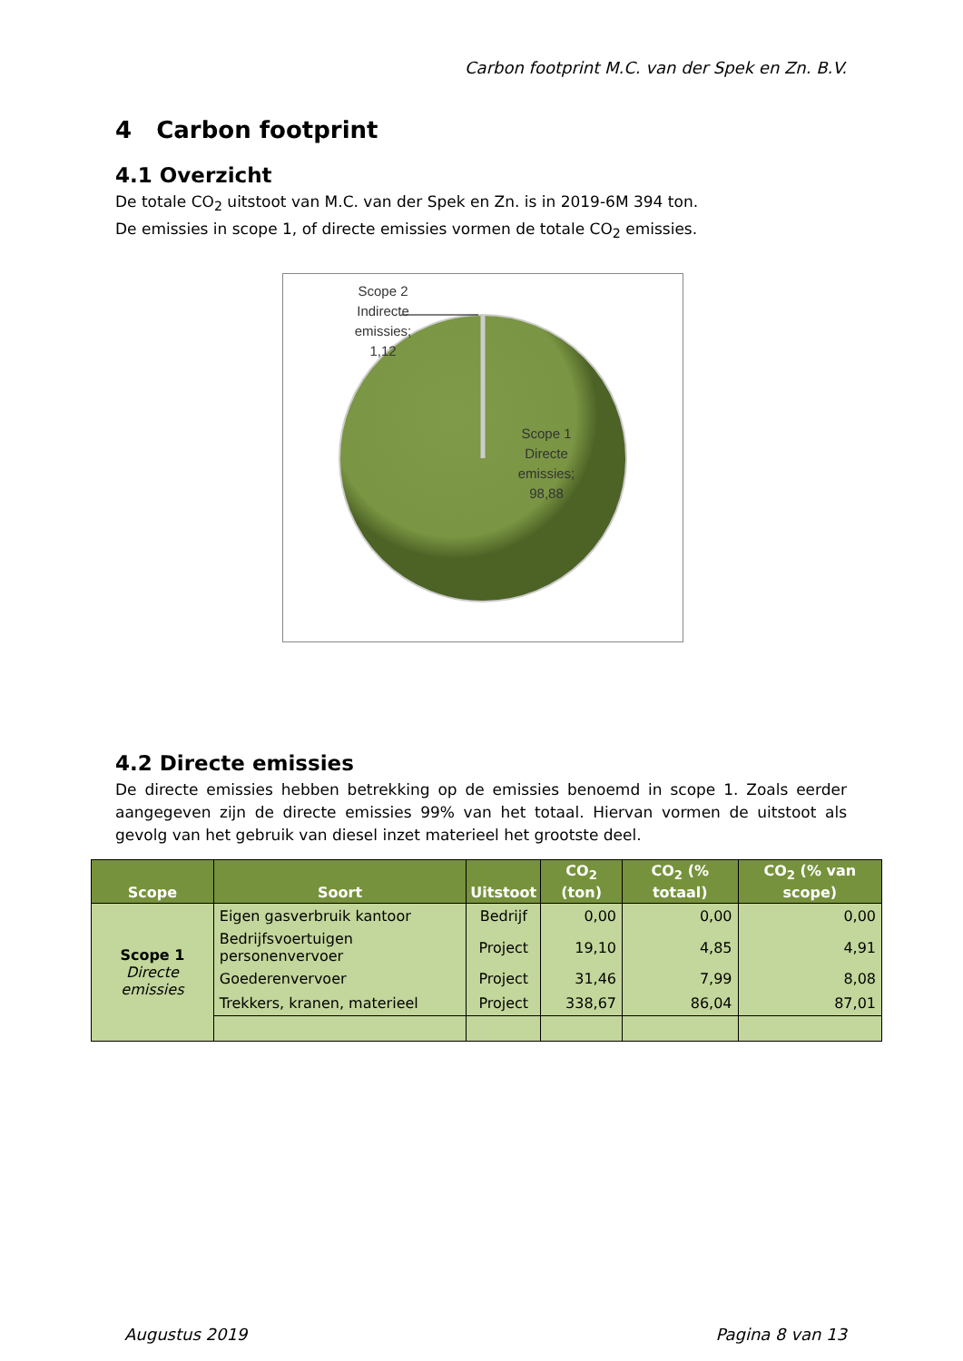Carbon footprint M.C. van der Spek en Zn. B.V.
4 Carbon footprint
4.1 Overzicht
De totale CO<sub>2</sub> uitstoot van M.C. van der Spek en Zn. is in 2019-6M 394 ton.
De emissies in scope 1, of directe emissies vormen de totale CO<sub>2</sub> emissies.
Scope 2
Indirecte
emissies;
1,12
Scope 1
Directe
emissies;
98,88
4.2 Directe emissies
De directe emissies hebben betrekking op de emissies benoemd in scope 1. Zoals eerder aangegeven zijn de directe emissies 99% van het totaal. Hiervan vormen de uitstoot als gevolg van het gebruik van diesel inzet materieel het grootste deel.
| Scope | Soort | Uitstoot | CO<sub>2</sub> (ton) | CO<sub>2</sub> (% totaal) | CO<sub>2</sub> (% van scope) |
| --- | --- | --- | --- | --- | --- |
| Scope 1 Directe emissies | Eigen gasverbruik kantoor | Bedrijf | 0,00 | 0,00 | 0,00 |
| | Bedrijfsvoertuigen personenvervoer | Project | 19,10 | 4,85 | 4,91 |
| | Goederenvervoer | Project | 31,46 | 7,99 | 8,08 |
| | Trekkers, kranen, materieel | Project | 338,67 | 86,04 | 87,01 |
Augustus 2019 Pagina 8 van 13